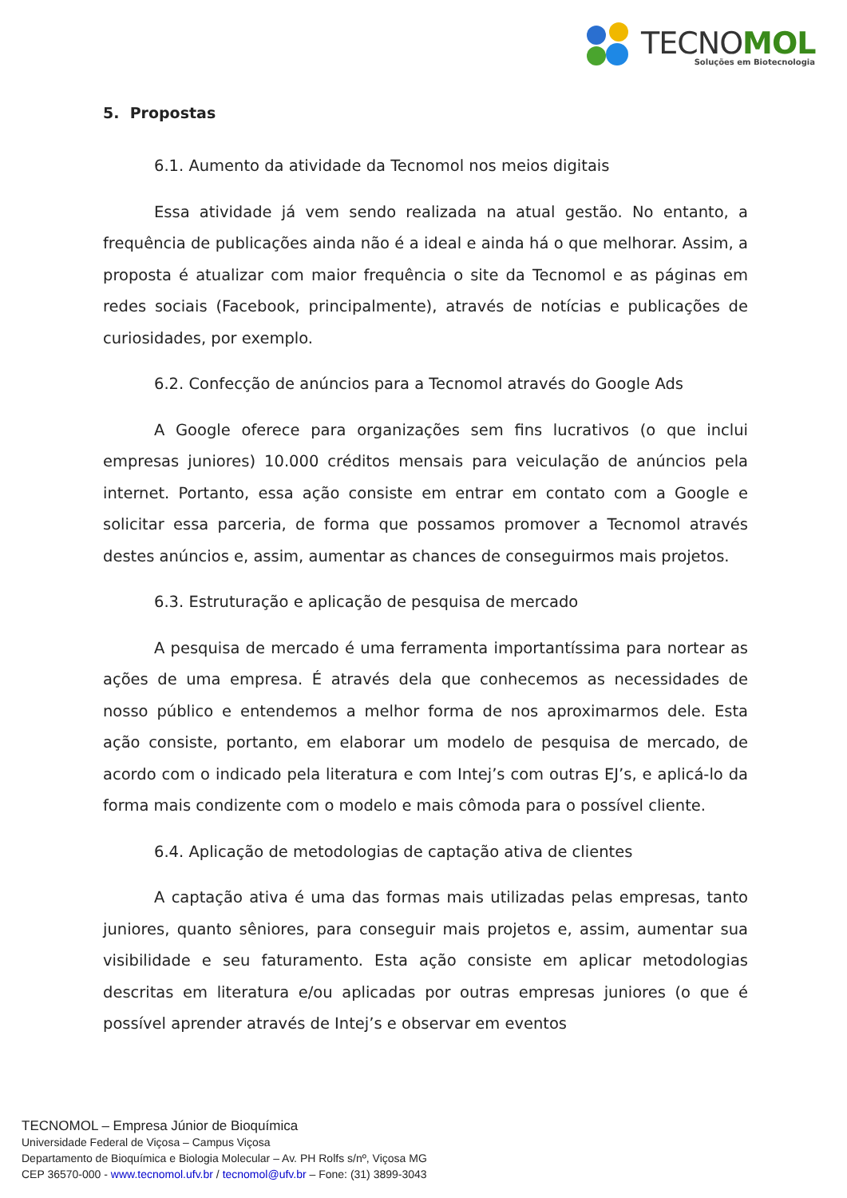TECNOMOL
Soluções em Biotecnologia
5. Propostas
6.1. Aumento da atividade da Tecnomol nos meios digitais
Essa atividade já vem sendo realizada na atual gestão. No entanto, a frequência de publicações ainda não é a ideal e ainda há o que melhorar. Assim, a proposta é atualizar com maior frequência o site da Tecnomol e as páginas em redes sociais (Facebook, principalmente), através de notícias e publicações de curiosidades, por exemplo.
6.2. Confecção de anúncios para a Tecnomol através do Google Ads
A Google oferece para organizações sem fins lucrativos (o que inclui empresas juniores) 10.000 créditos mensais para veiculação de anúncios pela internet. Portanto, essa ação consiste em entrar em contato com a Google e solicitar essa parceria, de forma que possamos promover a Tecnomol através destes anúncios e, assim, aumentar as chances de conseguirmos mais projetos.
6.3. Estruturação e aplicação de pesquisa de mercado
A pesquisa de mercado é uma ferramenta importantíssima para nortear as ações de uma empresa. É através dela que conhecemos as necessidades de nosso público e entendemos a melhor forma de nos aproximarmos dele. Esta ação consiste, portanto, em elaborar um modelo de pesquisa de mercado, de acordo com o indicado pela literatura e com Intej’s com outras EJ’s, e aplicá-lo da forma mais condizente com o modelo e mais cômoda para o possível cliente.
6.4. Aplicação de metodologias de captação ativa de clientes
A captação ativa é uma das formas mais utilizadas pelas empresas, tanto juniores, quanto sêniores, para conseguir mais projetos e, assim, aumentar sua visibilidade e seu faturamento. Esta ação consiste em aplicar metodologias descritas em literatura e/ou aplicadas por outras empresas juniores (o que é possível aprender através de Intej’s e observar em eventos
TECNOMOL – Empresa Júnior de Bioquímica
Universidade Federal de Viçosa – Campus Viçosa
Departamento de Bioquímica e Biologia Molecular – Av. PH Rolfs s/nº, Viçosa MG
CEP 36570-000 - www.tecnomol.ufv.br / tecnomol@ufv.br – Fone: (31) 3899-3043